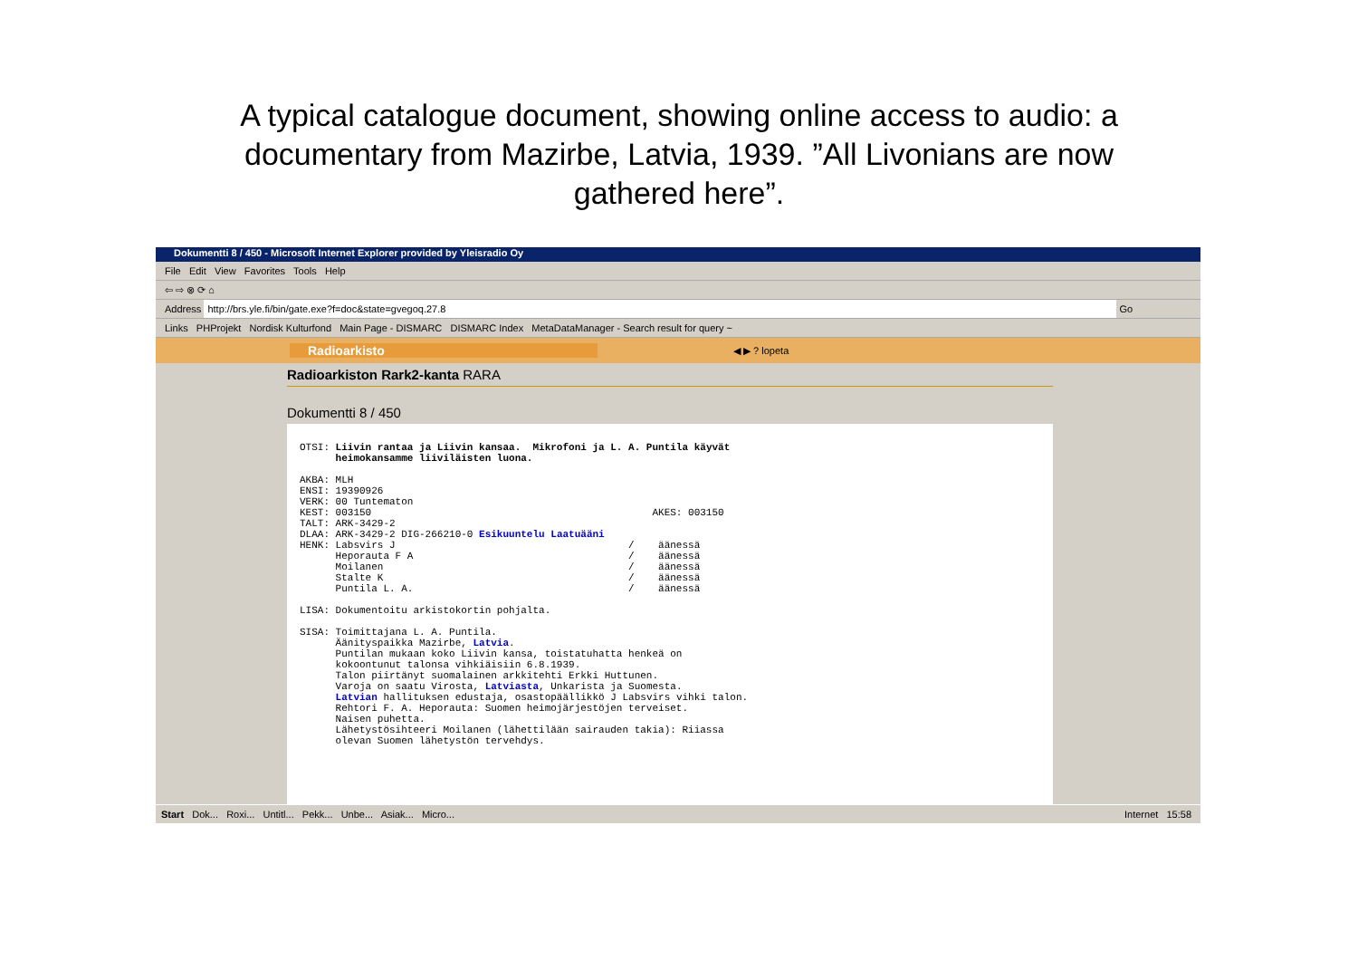A typical catalogue document, showing online access to audio: a documentary from Mazirbe, Latvia, 1939. ”All Livonians are now gathered here”.
Dokumentti 8 / 450 - Microsoft Internet Explorer provided by Yleisradio Oy
File Edit View Favorites Tools Help
⇦ ⇨ ⊗ ⟳ ⌂
Address http://brs.yle.fi/bin/gate.exe?f=doc&state=gvegoq.27.8 Go
Links PHProjekt Nordisk Kulturfond Main Page - DISMARC DISMARC Index MetaDataManager - Search result for query ~
Radioarkisto ◀ ▶ ? lopeta
Radioarkiston Rark2-kanta RARA
Dokumentti 8 / 450
OTSI: Liivin rantaa ja Liivin kansaa. Mikrofoni ja L. A. Puntila käyvät heimokansamme liiviläisten luona. AKBA: MLH ENSI: 19390926 VERK: 00 Tuntematon KEST: 003150 AKES: 003150 TALT: ARK-3429-2 DLAA: ARK-3429-2 DIG-266210-0 Esikuuntelu Laatuääni HENK: Labsvirs J / äänessä Heporauta F A / äänessä Moilanen / äänessä Stalte K / äänessä Puntila L. A. / äänessä LISA: Dokumentoitu arkistokortin pohjalta. SISA: Toimittajana L. A. Puntila. Äänityspaikka Mazirbe, Latvia. Puntilan mukaan koko Liivin kansa, toistatuhatta henkeä on kokoontunut talonsa vihkiäisiin 6.8.1939. Talon piirtänyt suomalainen arkkitehti Erkki Huttunen. Varoja on saatu Virosta, Latviasta, Unkarista ja Suomesta. Latvian hallituksen edustaja, osastopäällikkö J Labsvirs vihki talon. Rehtori F. A. Heporauta: Suomen heimojärjestöjen terveiset. Naisen puhetta. Lähetystösihteeri Moilanen (lähettilään sairauden takia): Riiassa olevan Suomen lähetystön tervehdys.
Start Dok... Roxi... Untitl... Pekk... Unbe... Asiak... Micro... Internet 15:58